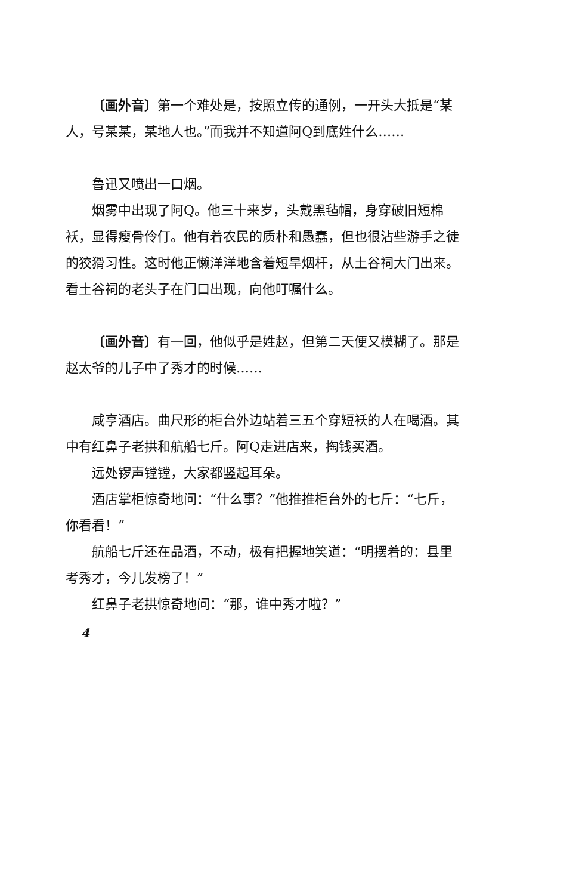〔画外音〕第一个难处是，按照立传的通例，一开头大抵是“某人，号某某，某地人也。”而我并不知道阿Q到底姓什么……
鲁迅又喷出一口烟。
烟雾中出现了阿Q。他三十来岁，头戴黑毡帽，身穿破旧短棉袄，显得瘦骨伶仃。他有着农民的质朴和愚蠢，但也很沾些游手之徒的狡猾习性。这时他正懒洋洋地含着短旱烟杆，从土谷祠大门出来。看土谷祠的老头子在门口出现，向他叮嘱什么。
〔画外音〕有一回，他似乎是姓赵，但第二天便又模糊了。那是赵太爷的儿子中了秀才的时候……
咸亨酒店。曲尺形的柜台外边站着三五个穿短袄的人在喝酒。其中有红鼻子老拱和航船七斤。阿Q走进店来，掏钱买酒。
远处锣声镗镗，大家都竖起耳朵。
酒店掌柜惊奇地问：“什么事？”他推推柜台外的七斤：“七斤，你看看！”
航船七斤还在品酒，不动，极有把握地笑道：“明摆着的：县里考秀才，今儿发榜了！”
红鼻子老拱惊奇地问：“那，谁中秀才啦？”
4